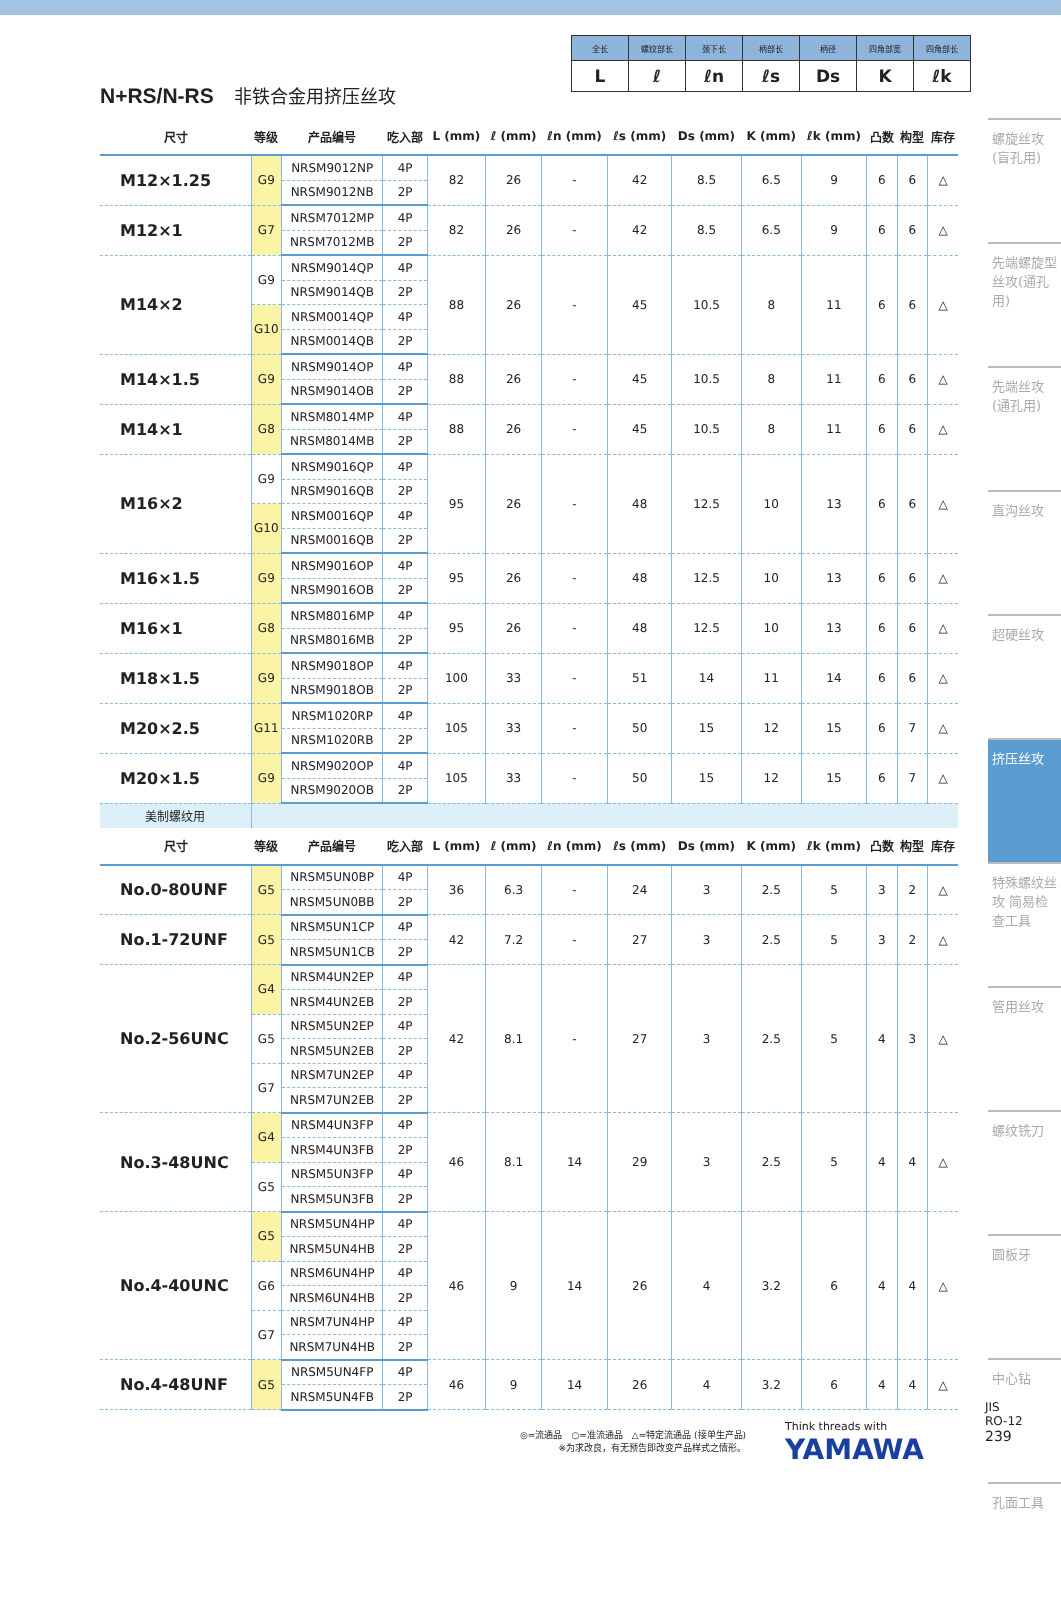| 全长 | 螺纹部长 | 颈下长 | 柄部长 | 柄径 | 四角部宽 | 四角部长 |
| L | ℓ | ℓn | ℓs | Ds | K | ℓk |
N+RS/N-RS 非铁合金用挤压丝攻
| 尺寸 | 等级 | 产品编号 | 吃入部 | L (mm) | ℓ (mm) | ℓn (mm) | ℓs (mm) | Ds (mm) | K (mm) | ℓk (mm) | 凸数 | 构型 | 库存 |
| --- | --- | --- | --- | --- | --- | --- | --- | --- | --- | --- | --- | --- | --- |
| M12×1.25 | G9 | NRSM9012NP | 4P | 82 | 26 | - | 42 | 8.5 | 6.5 | 9 | 6 | 6 | △ |
| | | NRSM9012NB | 2P | | | | | | | | | | |
| M12×1 | G7 | NRSM7012MP | 4P | 82 | 26 | - | 42 | 8.5 | 6.5 | 9 | 6 | 6 | △ |
| | | NRSM7012MB | 2P | | | | | | | | | | |
| M14×2 | G9 | NRSM9014QP | 4P | 88 | 26 | - | 45 | 10.5 | 8 | 11 | 6 | 6 | △ |
| | | NRSM9014QB | 2P | | | | | | | | | | |
| | G10 | NRSM0014QP | 4P | | | | | | | | | | |
| | | NRSM0014QB | 2P | | | | | | | | | | |
| M14×1.5 | G9 | NRSM9014OP | 4P | 88 | 26 | - | 45 | 10.5 | 8 | 11 | 6 | 6 | △ |
| | | NRSM9014OB | 2P | | | | | | | | | | |
| M14×1 | G8 | NRSM8014MP | 4P | 88 | 26 | - | 45 | 10.5 | 8 | 11 | 6 | 6 | △ |
| | | NRSM8014MB | 2P | | | | | | | | | | |
| M16×2 | G9 | NRSM9016QP | 4P | 95 | 26 | - | 48 | 12.5 | 10 | 13 | 6 | 6 | △ |
| | | NRSM9016QB | 2P | | | | | | | | | | |
| | G10 | NRSM0016QP | 4P | | | | | | | | | | |
| | | NRSM0016QB | 2P | | | | | | | | | | |
| M16×1.5 | G9 | NRSM9016OP | 4P | 95 | 26 | - | 48 | 12.5 | 10 | 13 | 6 | 6 | △ |
| | | NRSM9016OB | 2P | | | | | | | | | | |
| M16×1 | G8 | NRSM8016MP | 4P | 95 | 26 | - | 48 | 12.5 | 10 | 13 | 6 | 6 | △ |
| | | NRSM8016MB | 2P | | | | | | | | | | |
| M18×1.5 | G9 | NRSM9018OP | 4P | 100 | 33 | - | 51 | 14 | 11 | 14 | 6 | 6 | △ |
| | | NRSM9018OB | 2P | | | | | | | | | | |
| M20×2.5 | G11 | NRSM1020RP | 4P | 105 | 33 | - | 50 | 15 | 12 | 15 | 6 | 7 | △ |
| | | NRSM1020RB | 2P | | | | | | | | | | |
| M20×1.5 | G9 | NRSM9020OP | 4P | 105 | 33 | - | 50 | 15 | 12 | 15 | 6 | 7 | △ |
| | | NRSM9020OB | 2P | | | | | | | | | | |
| 美制螺纹用 | | | | | | | | | | | | | |
| 尺寸 | 等级 | 产品编号 | 吃入部 | L (mm) | ℓ (mm) | ℓn (mm) | ℓs (mm) | Ds (mm) | K (mm) | ℓk (mm) | 凸数 | 构型 | 库存 |
| No.0-80UNF | G5 | NRSM5UN0BP | 4P | 36 | 6.3 | - | 24 | 3 | 2.5 | 5 | 3 | 2 | △ |
| | | NRSM5UN0BB | 2P | | | | | | | | | | |
| No.1-72UNF | G5 | NRSM5UN1CP | 4P | 42 | 7.2 | - | 27 | 3 | 2.5 | 5 | 3 | 2 | △ |
| | | NRSM5UN1CB | 2P | | | | | | | | | | |
| No.2-56UNC | G4 | NRSM4UN2EP | 4P | 42 | 8.1 | - | 27 | 3 | 2.5 | 5 | 4 | 3 | △ |
| | | NRSM4UN2EB | 2P | | | | | | | | | | |
| | G5 | NRSM5UN2EP | 4P | | | | | | | | | | |
| | | NRSM5UN2EB | 2P | | | | | | | | | | |
| | G7 | NRSM7UN2EP | 4P | | | | | | | | | | |
| | | NRSM7UN2EB | 2P | | | | | | | | | | |
| No.3-48UNC | G4 | NRSM4UN3FP | 4P | 46 | 8.1 | 14 | 29 | 3 | 2.5 | 5 | 4 | 4 | △ |
| | | NRSM4UN3FB | 2P | | | | | | | | | | |
| | G5 | NRSM5UN3FP | 4P | | | | | | | | | | |
| | | NRSM5UN3FB | 2P | | | | | | | | | | |
| No.4-40UNC | G5 | NRSM5UN4HP | 4P | 46 | 9 | 14 | 26 | 4 | 3.2 | 6 | 4 | 4 | △ |
| | | NRSM5UN4HB | 2P | | | | | | | | | | |
| | G6 | NRSM6UN4HP | 4P | | | | | | | | | | |
| | | NRSM6UN4HB | 2P | | | | | | | | | | |
| | G7 | NRSM7UN4HP | 4P | | | | | | | | | | |
| | | NRSM7UN4HB | 2P | | | | | | | | | | |
| No.4-48UNF | G5 | NRSM5UN4FP | 4P | 46 | 9 | 14 | 26 | 4 | 3.2 | 6 | 4 | 4 | △ |
| | | NRSM5UN4FB | 2P | | | | | | | | | | |
螺旋丝攻(盲孔用)
先端螺旋型丝攻(通孔用)
先端丝攻(通孔用)
直沟丝攻
超硬丝攻
挤压丝攻
特殊螺纹丝攻 简易检查工具
管用丝攻
螺纹铣刀
圆板牙
中心钻
孔面工具
◎=流通品　○=准流通品　△=特定流通品 (接单生产品)
※为求改良，有无预告即改变产品样式之情形。
Think threads with
YAMAWA
JIS
RO-12
239